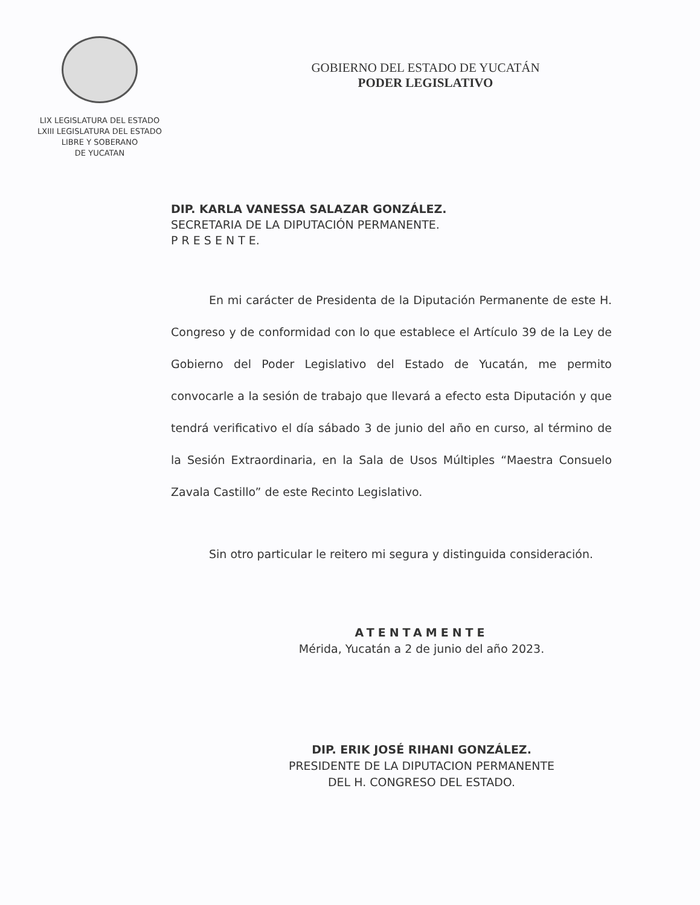LIX LEGISLATURA DEL ESTADO
LXIII LEGISLATURA DEL ESTADO
LIBRE Y SOBERANO
DE YUCATAN
GOBIERNO DEL ESTADO DE YUCATÁN
PODER LEGISLATIVO
DIP. KARLA VANESSA SALAZAR GONZÁLEZ.
SECRETARIA DE LA DIPUTACIÓN PERMANENTE.
P R E S E N T E.
En mi carácter de Presidenta de la Diputación Permanente de este H. Congreso y de conformidad con lo que establece el Artículo 39 de la Ley de Gobierno del Poder Legislativo del Estado de Yucatán, me permito convocarle a la sesión de trabajo que llevará a efecto esta Diputación y que tendrá verificativo el día sábado 3 de junio del año en curso, al término de la Sesión Extraordinaria, en la Sala de Usos Múltiples “Maestra Consuelo Zavala Castillo” de este Recinto Legislativo.
Sin otro particular le reitero mi segura y distinguida consideración.
ATENTAMENTE
Mérida, Yucatán a 2 de junio del año 2023.
DIP. ERIK JOSÉ RIHANI GONZÁLEZ.
PRESIDENTE DE LA DIPUTACION PERMANENTE
DEL H. CONGRESO DEL ESTADO.